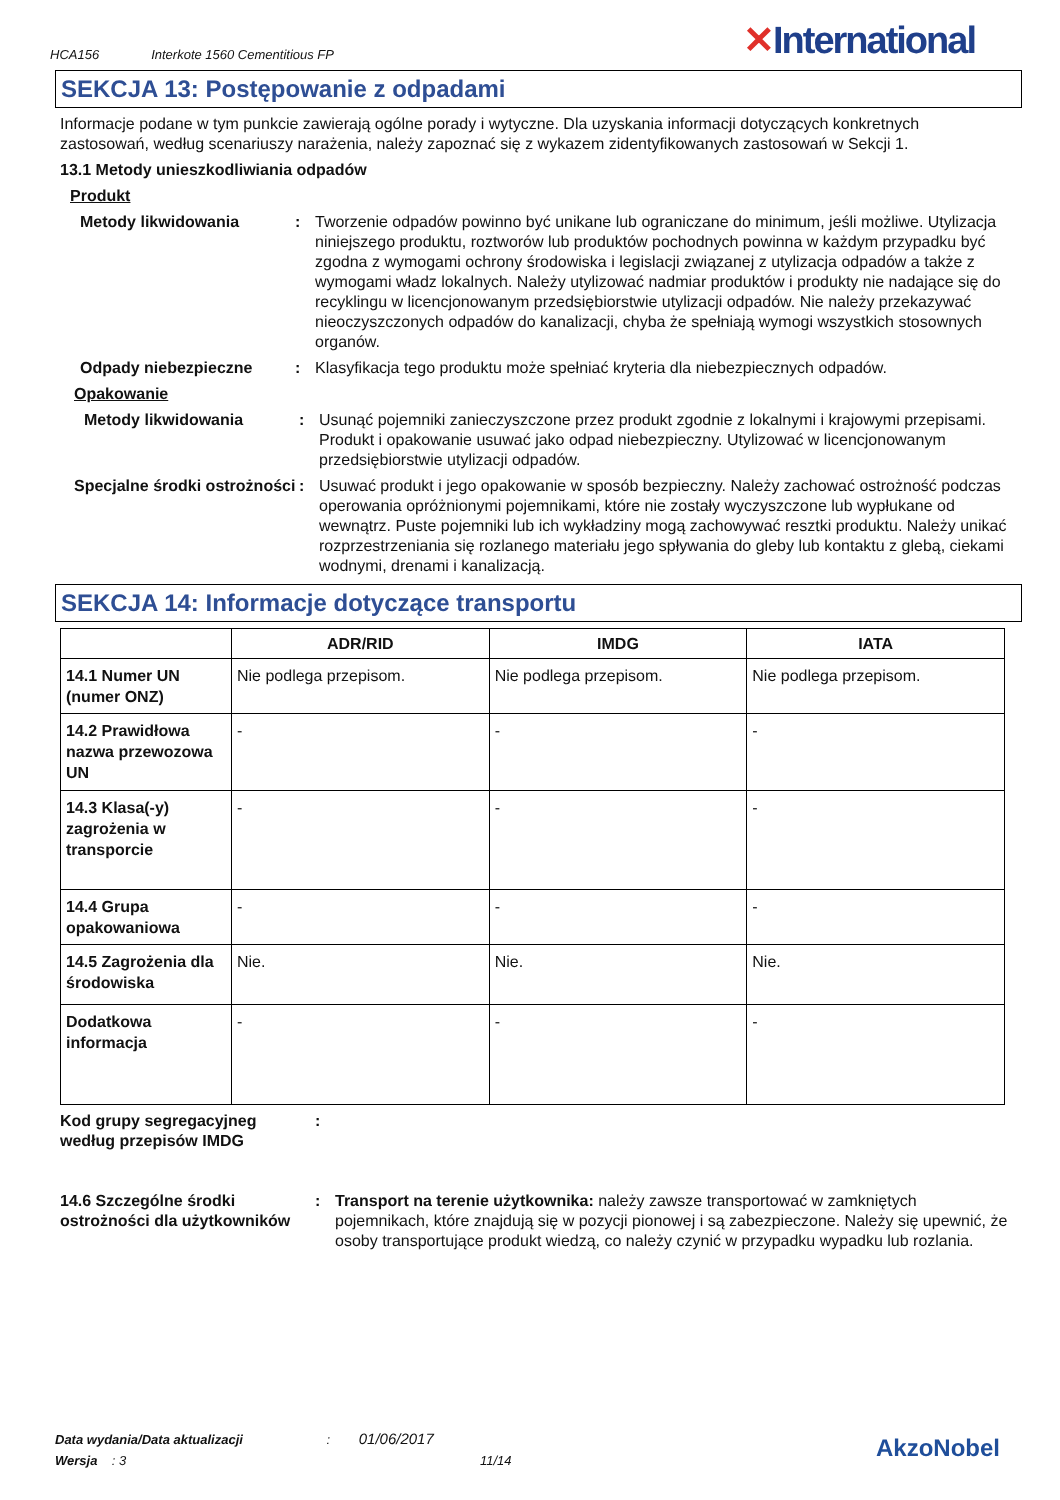HCA156 Interkote 1560 Cementitious FP
✕International
SEKCJA 13: Postępowanie z odpadami
Informacje podane w tym punkcie zawierają ogólne porady i wytyczne. Dla uzyskania informacji dotyczących konkretnych zastosowań, według scenariuszy narażenia, należy zapoznać się z wykazem zidentyfikowanych zastosowań w Sekcji 1.
13.1 Metody unieszkodliwiania odpadów
Produkt
Metody likwidowania : Tworzenie odpadów powinno być unikane lub ograniczane do minimum, jeśli możliwe. Utylizacja niniejszego produktu, roztworów lub produktów pochodnych powinna w każdym przypadku być zgodna z wymogami ochrony środowiska i legislacji związanej z utylizacja odpadów a także z wymogami władz lokalnych. Należy utylizować nadmiar produktów i produkty nie nadające się do recyklingu w licencjonowanym przedsiębiorstwie utylizacji odpadów. Nie należy przekazywać nieoczyszczonych odpadów do kanalizacji, chyba że spełniają wymogi wszystkich stosownych organów.
Odpady niebezpieczne : Klasyfikacja tego produktu może spełniać kryteria dla niebezpiecznych odpadów.
Opakowanie
Metody likwidowania : Usunąć pojemniki zanieczyszczone przez produkt zgodnie z lokalnymi i krajowymi przepisami. Produkt i opakowanie usuwać jako odpad niebezpieczny. Utylizować w licencjonowanym przedsiębiorstwie utylizacji odpadów.
Specjalne środki ostrożności
: Usuwać produkt i jego opakowanie w sposób bezpieczny. Należy zachować ostrożność podczas operowania opróżnionymi pojemnikami, które nie zostały wyczyszczone lub wypłukane od wewnątrz. Puste pojemniki lub ich wykładziny mogą zachowywać resztki produktu. Należy unikać rozprzestrzeniania się rozlanego materiału jego spływania do gleby lub kontaktu z glebą, ciekami wodnymi, drenami i kanalizacją.
SEKCJA 14: Informacje dotyczące transportu
| | ADR/RID | IMDG | IATA |
| --- | --- | --- | --- |
| 14.1 Numer UN (numer ONZ) | Nie podlega przepisom. | Nie podlega przepisom. | Nie podlega przepisom. |
| 14.2 Prawidłowa nazwa przewozowa UN | - | - | - |
| 14.3 Klasa(-y) zagrożenia w transporcie | - | - | - |
| 14.4 Grupa opakowaniowa | - | - | - |
| 14.5 Zagrożenia dla środowiska | Nie. | Nie. | Nie. |
| Dodatkowa informacja | - | - | - |
Kod grupy segregacyjneg według przepisów IMDG
:
14.6 Szczególne środki ostrożności dla użytkowników
: Transport na terenie użytkownika: należy zawsze transportować w zamkniętych pojemnikach, które znajdują się w pozycji pionowej i są zabezpieczone. Należy się upewnić, że osoby transportujące produkt wiedzą, co należy czynić w przypadku wypadku lub rozlania.
Data wydania/Data aktualizacji : 01/06/2017
Wersja : 3 11/14
AkzoNobel